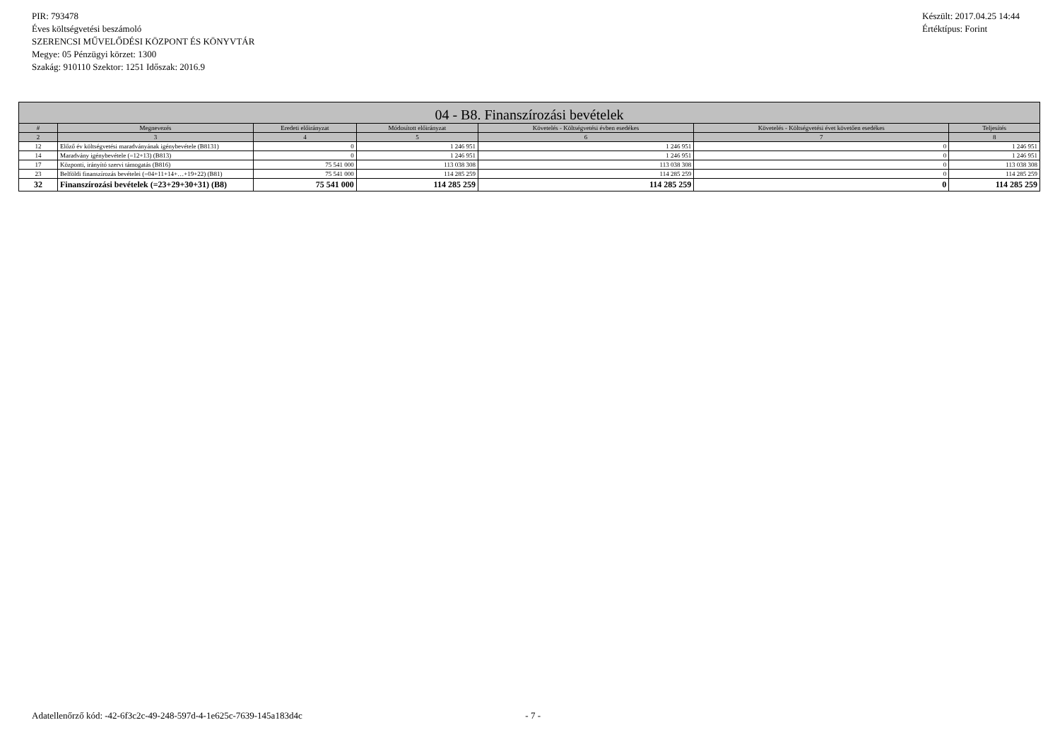PIR: 793478
Éves költségvetési beszámoló
SZERENCSI MŰVELŐDÉSI KÖZPONT ÉS KÖNYVTÁR
Megye: 05 Pénzügyi körzet: 1300
Szakág: 910110 Szektor: 1251 Időszak: 2016.9
Készült: 2017.04.25 14:44
Értéktípus: Forint
| 04 - B8. Finanszírozási bevételek | | | | | | |
| --- | --- | --- | --- | --- | --- | --- |
| # | Megnevezés | Eredeti előirányzat | Módosított előirányzat | Követelés - Költségvetési évben esedékes | Követelés - Költségvetési évet követően esedékes | Teljesítés |
| 2 | 3 | 4 | 5 | 6 | 7 | 8 |
| 12 | Előző év költségvetési maradványának igénybevétele (B8131) | 0 | 1 246 951 | 1 246 951 | 0 | 1 246 951 |
| 14 | Maradvány igénybevétele (=12+13) (B813) | 0 | 1 246 951 | 1 246 951 | 0 | 1 246 951 |
| 17 | Központi, irányító szervi támogatás (B816) | 75 541 000 | 113 038 308 | 113 038 308 | 0 | 113 038 308 |
| 23 | Belföldi finanszírozás bevételei (=04+11+14+…+19+22) (B81) | 75 541 000 | 114 285 259 | 114 285 259 | 0 | 114 285 259 |
| 32 | Finanszírozási bevételek (=23+29+30+31) (B8) | 75 541 000 | 114 285 259 | 114 285 259 | 0 | 114 285 259 |
Adatellenőrző kód: -42-6f3c2c-49-248-597d-4-1e625c-7639-145a183d4c - 7 -